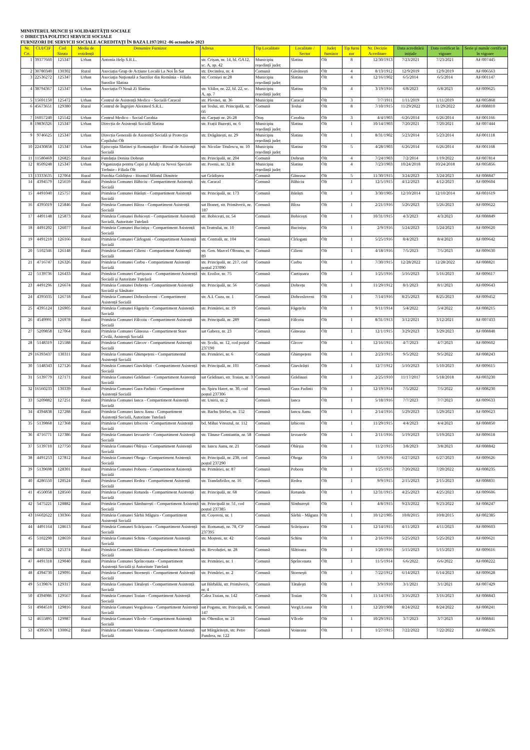MINISTERUL MUNCII ŞI SOLIDARITĂŢII SOCIALE
© DIRECŢIA POLITICI SERVICII SOCIALE
FURNIZORI DE SERVICII SOCIALE ACREDITAŢI ÎN BAZA L197/2012 -06 octombrie 2023
| Nr. Crt. | CUI/CIF | Cod Siruta | Mediu de rezidență | Denumire Furnizor | Adresa | Tip Localitate | Localitate / Sector | Județ furnizor | Tip furni zor | Nr. Decizie Acreditare | Data acreditării inițiale | Data certificat în vigoare | Serie şi număr certificat în vigoare |
| --- | --- | --- | --- | --- | --- | --- | --- | --- | --- | --- | --- | --- | --- |
| 1 | 39377660 | 125347 | Urban | Antonia Help S.R.L. | str. Crișan, nr. 14, bl. GA12, sc. A, ap. 42 | Municipiu reședință județ | Slatina | Olt | 8 | 12/30/1913 | 7/23/2021 | 7/23/2021 | AF/007445 |
| 2 | 30780340 | 130302 | Rural | Asociația Grup de Acțiune Locală La Noi În Sat | str. Decindea, nr. 4 | Comună | Găvănești | Olt | 4 | 8/13/1912 | 12/9/2019 | 12/9/2019 | AF/006563 |
| 3 | 22536272 | 125347 | Urban | Asociaţia Naţională a Surzilor din România - Filiala Surzilor Slatina | str. Cornișei nr.28 | Municipiu reședință județ | Slatina | Olt | 4 | 12/16/1902 | 6/5/2014 | 6/5/2014 | AF/001147 |
| 4 | 38794367 | 125347 | Urban | Asociația O Nouă Zi Slatina | str. Văilor, nr. 22, bl. 22, sc. A, ap. 7 | Municipiu reședință județ | Slatina | Olt | 4 | 3/19/1916 | 6/8/2023 | 6/8/2023 | AF/009625 |
| 5 | 15691150 | 125472 | Urban | Centrul de Asistență Medico - Socială Caracal | str. Plevnei, nr. 36 | Municipiu | Caracal | Olt | 3 | 7/7/1911 | 1/11/2019 | 1/11/2019 | AF/005868 |
| 6 | 45673651 | 129380 | Rural | Centrul de Îngrijire Alexmed S.R.L. | sat Teslui, str. Principală, nr. 66 | Comună | Teslui | Olt | 8 | 7/10/1915 | 11/29/2022 | 11/29/2022 | AF/008810 |
| 7 | 16057240 | 125542 | Urban | Centrul Medico - Social Corabia | str. Carpați nr. 26-28 | Oraș | Corabia | Olt | 3 | 4/4/1903 | 6/26/2014 | 6/26/2014 | AF/001166 |
| 8 | 19836326 | 125347 | Urban | Direcția de Asistență Socială Slatina | str. Frații Buzești, nr. 6 | Municipiu reședință județ | Slatina | Olt | 1 | 10/14/1903 | 7/20/2021 | 7/20/2021 | AF/007444 |
| 9 | 9746625 | 125347 | Urban | Direcția Generală de Asistență Socială și Protecția Copilului Olt | str. Drăgănești, nr. 29 | Municipiu reședință județ | Slatina | Olt | 1 | 8/31/1902 | 5/23/2014 | 5/23/2014 | AF/001118 |
| 10 | 22430858 | 125347 | Urban | Episcopia Slatinei şi Romanaţilor - Biroul de Asistenţă Socială | str. Nicolae Titulescu, nr. 10 | Municipiu reședință județ | Slatina | Olt | 5 | 4/28/1903 | 6/26/2014 | 6/26/2014 | AF/001168 |
| 11 | 11580469 | 126825 | Rural | Fundația Denisa Dobrun | str. Principală, nr. 204 | Comună | Dobrun | Olt | 4 | 7/24/1903 | 7/2/2014 | 1/19/2022 | AF/007814 |
| 12 | 8509248 | 125347 | Urban | Organizaţia pentru Copii şi Adulţi cu Nevoi Speciale Trebuie - Filiala Olt | str. Poenii, nr. 32 B | Municipiu reședință județ | Slatina | Olt | 4 | 7/23/1903 | 10/24/2018 | 10/24/2018 | AF/005856 |
| 13 | 13333635 | 127064 | Rural | Parohia Grădiștea - Hramul Sfântul Dimitrie | sat Grădiștea | Comună | Găneasa | Olt | 5 | 11/30/1915 | 3/24/2023 | 3/24/2023 | AF/008847 |
| 14 | 4394579 | 125659 | Rural | Primăria Comunei Băbiciu - Compartiment Asistență Socială | str. Caracal | Comună | Băbiciu | Olt | 1 | 12/5/1915 | 4/12/2023 | 4/12/2023 | AF/009604 |
| 15 | 4491040 | 125757 | Rural | Primăria Comunei Bărăști - Compartiment Asistență Socială | str. Principală, nr. 173 | Comună | Bărăști | Olt | 1 | 3/30/1905 | 12/10/2014 | 12/10/2014 | AF/001619 |
| 16 | 4395019 | 125846 | Rural | Primăria Comunei Bârza - Compartiment Asistență Socială | sat Braneț, str. Primăverii, nr. 187 | Comună | Bîrza | Olt | 1 | 2/21/1916 | 5/26/2023 | 5/26/2023 | AF/009622 |
| 17 | 4491148 | 125873 | Rural | Primăria Comunei Bobicești - Compartiment Asistență Socială, Autoritate Tutelară | str. Bobicești, nr. 54 | Comună | Bobicești | Olt | 1 | 10/31/1915 | 4/3/2023 | 4/3/2023 | AF/008849 |
| 18 | 4491202 | 126077 | Rural | Primăria Comunei Bucinișu - Compartiment Asistență Socială | str.Teatrului, nr. 10 | Comună | Bucinișu | Olt | 1 | 2/9/1916 | 5/24/2023 | 5/24/2023 | AF/009620 |
| 19 | 4491210 | 126166 | Rural | Primăria Comunei Cârlogani - Compartiment Asistență Socială | str. Centrală, nr. 104 | Comună | Cîrlogani | Olt | 1 | 5/25/1916 | 8/4/2023 | 8/4/2023 | AF/009642 |
| 20 | 5102346 | 126148 | Rural | Primăria Comunei Cilieni - Compartiment Asistență Socială | str. Gen. Marcel Olteanu, nr. 89 | Comună | Cilieni | Olt | 1 | 4/18/1916 | 7/5/2023 | 7/5/2023 | AF/009630 |
| 21 | 4716747 | 126326 | Rural | Primăria Comunei Corbu - Compartiment Asistență Socială | str. Principală, nr. 217, cod poștal 237090 | Comună | Corbu | Olt | 1 | 7/30/1915 | 12/28/2022 | 12/28/2022 | AF/008821 |
| 22 | 5139736 | 126433 | Rural | Primăria Comunei Curtișoara - Compartiment Asistență Socială și Autoritate Tutelară | str. Eroilor, nr. 75 | Comună | Curtișoara | Olt | 1 | 1/25/1916 | 5/16/2023 | 5/16/2023 | AF/009617 |
| 23 | 4491296 | 126674 | Rural | Primăria Comunei Dobrețu - Compartiment Asistență Socială și Sănătate | str. Principală, nr. 56 | Comună | Dobrețu | Olt | 1 | 11/29/1912 | 8/1/2023 | 8/1/2023 | AF/009643 |
| 24 | 4395035 | 126718 | Rural | Primăria Comunei Dobrosloveni - Compartiment Asistență Socială | str. A.I. Cuza, nr. 1 | Comună | Dobrosloveni | Olt | 1 | 7/14/1916 | 8/25/2023 | 8/25/2023 | AF/009452 |
| 25 | 4395124 | 126905 | Rural | Primăria Comunei Făgețelu - Compartiment Asistență Socială | str. Primăriei, nr. 19 | Comună | Făgețelu | Olt | 1 | 9/11/1914 | 5/4/2022 | 5/4/2022 | AF/008215 |
| 26 | 4549991 | 126978 | Rural | Primăria Comunei Fălcoiu - Compartiment Asistență Socială | str. Principală, nr. 289 | Comună | Fălcoiu | Olt | 1 | 8/31/1913 | 3/12/2021 | 3/12/2021 | AF/007433 |
| 27 | 5209858 | 127064 | Rural | Primăria Comunei Găneasa - Compartiment Stare Civilă, Asistență Socială | sat Gabera, nr. 23 | Comună | Găneasa | Olt | 1 | 12/1/1915 | 3/29/2023 | 3/29/2023 | AF/008848 |
| 28 | 5148319 | 125588 | Rural | Primăria Comunei Gârcov - Compartiment Asistență Socială | str. Școlii, nr. 12, cod poștal 237190 | Comună | Gîrcov | Olt | 1 | 12/16/1915 | 4/7/2023 | 4/7/2023 | AF/009602 |
| 29 | 16393437 | 130311 | Rural | Primăria Comunei Ghimpețeni - Compartimentul Asistență Socială | str. Primăriei, nr. 6 | Comună | Ghimpețeni | Olt | 1 | 2/23/1915 | 9/5/2022 | 9/5/2022 | AF/008243 |
| 30 | 5148343 | 127126 | Rural | Primăria Comunei Giuvărăști - Compartiment Asistență Socială | str. Principală, nr. 101 | Comună | Giuvărăști | Olt | 1 | 12/7/1912 | 5/10/2023 | 5/10/2023 | AF/009615 |
| 31 | 5139779 | 127171 | Rural | Primăria Comunei Grădinari - Compartiment Asistență Socială | sat Grădinari, str. Traian, nr. 3 | Comună | Grădinari | Olt | 1 | 2/25/1910 | 11/17/2017 | 5/18/2018 | AF/003230 |
| 32 | 16560233 | 130339 | Rural | Primăria Comunei Gura Padinii - Compartiment Asistență Socială | str. Spiru Haret, nr. 30, cod poștal 237306 | Comună | Gura Padinii | Olt | 1 | 12/19/1914 | 7/5/2022 | 7/5/2022 | AF/008230 |
| 33 | 5209882 | 127251 | Rural | Primăria Comunei Ianca - Compartiment Asistență Socială | str. Unirii, nr. 2 | Comună | Ianca | Olt | 1 | 5/18/1916 | 7/7/2023 | 7/7/2023 | AF/009633 |
| 34 | 4394838 | 127288 | Rural | Primăria Comunei Iancu Jianu - Compartiment Asistență Socială, Autoritate Tutelară | str. Barbu Știrbei, nr. 152 | Comună | Iancu Jianu | Olt | 1 | 2/14/1916 | 5/29/2023 | 5/29/2023 | AF/009623 |
| 35 | 5139868 | 127368 | Rural | Primăria Comunei Izbiceni - Compartiment Asistență Socială | bd. Mihai Viteazul, nr. 112 | Comună | Izbiceni | Olt | 1 | 11/29/1915 | 4/4/2023 | 4/4/2023 | AF/008850 |
| 36 | 4716771 | 127386 | Rural | Primăria Comunei Izvoarele - Compartiment Asistență Socială | str. Tănase Constantin, nr. 58 | Comună | Izvoarele | Olt | 1 | 2/11/1916 | 5/19/2023 | 5/19/2023 | AF/009618 |
| 37 | 5139710 | 127750 | Rural | Primăria Comunei Obîrșia - Compartiment Asistență Socială | str. Iancu Jianu, nr. 21 | Comună | Obîrșia | Olt | 1 | 11/2/1915 | 3/8/2023 | 3/8/2023 | AF/008842 |
| 38 | 4491253 | 127812 | Rural | Primăria Comunei Oboga - Compartiment Asistență Socială | str. Principală, nr. 238, cod poștal 237290 | Comună | Oboga | Olt | 1 | 5/9/1916 | 6/27/2023 | 6/27/2023 | AF/009626 |
| 39 | 5139698 | 128301 | Rural | Primăria Comunei Poboru - Compartiment Asistență Socială | str. Primăriei, nr. 87 | Comună | Poboru | Olt | 1 | 1/25/1915 | 7/20/2022 | 7/20/2022 | AF/008235 |
| 40 | 4286550 | 128524 | Rural | Primăria Comunei Redea - Compartiment Asistență Socială | str. Trandafirilor, nr. 16 | Comună | Redea | Olt | 1 | 9/9/1915 | 2/15/2023 | 2/15/2023 | AF/008831 |
| 41 | 4550058 | 128560 | Rural | Primăria Comunei Rotunda - Compartiment Asistență Socială | str. Principală, nr. 68 | Comună | Rotunda | Olt | 1 | 12/31/1915 | 4/25/2023 | 4/25/2023 | AF/009606 |
| 42 | 5475221 | 128882 | Rural | Primăria Comunei Sâmburești - Compartiment Asistență Socială | str. Principală nr. 51, cod poștal 237385 | Comună | Sîmburești | Olt | 1 | 4/8/1915 | 9/23/2022 | 9/23/2022 | AF/008247 |
| 43 | 16602622 | 130366 | Rural | Primăria Comunei Sârbii Măgura - Compartiment Asistență Socială | str. Coșereni, nr. 1 | Comună | Sârbii - Măgura | Olt | 1 | 10/12/1905 | 10/8/2015 | 10/8/2015 | AF/002385 |
| 44 | 4491164 | 128613 | Rural | Primăria Comunei Scărișoara - Compartiment Asistență Socială | str. Romanați, nr. 78, CP 237395 | Comună | Scărișoara | Olt | 1 | 12/14/1915 | 4/11/2023 | 4/11/2023 | AF/009603 |
| 45 | 5102290 | 128659 | Rural | Primăria Comunei Schitu - Compartiment Asistență Socială | str. Moșteni, nr. 42 | Comună | Schitu | Olt | 1 | 2/16/1916 | 5/25/2023 | 5/25/2023 | AF/009621 |
| 46 | 4491326 | 125374 | Rural | Primăria Comunei Slătioara - Compartiment Asistență Socială | str. Revoluției, nr. 28 | Comună | Slătioara | Olt | 1 | 1/20/1916 | 5/15/2023 | 5/15/2023 | AF/009616 |
| 47 | 4491318 | 129040 | Rural | Primăria Comunei Sprîncenata - Compartiment Asistență Socială și Autoritate Tutelară | str. Primăriei, nr. 1 | Comună | Sprîncenata | Olt | 1 | 11/5/1914 | 6/6/2022 | 6/6/2022 | AF/008222 |
| 48 | 4394730 | 129095 | Rural | Primăria Comunei Stoenești - Compartiment Asistență Socială | str. Primăriei, nr. 2 | Comună | Stoenești | Olt | 1 | 7/22/1912 | 6/14/2023 | 6/14/2023 | AF/009628 |
| 49 | 5139876 | 129317 | Rural | Primăria Comunei Tătulești - Compartiment Asistență Socială | sat Bărbălăi, str. Primăverii, nr. 4 | Comună | Tătulești | Olt | 1 | 3/9/1910 | 3/1/2021 | 3/1/2021 | AF/007429 |
| 50 | 4394986 | 129567 | Rural | Primăria Comunei Traian - Compartiment Asistență Socială | Calea Traian, nr. 142 | Comună | Traian | Olt | 1 | 11/14/1915 | 3/16/2023 | 3/16/2023 | AF/008843 |
| 51 | 4984510 | 129816 | Rural | Primăria Comunei Verguleasa - Compartiment Asistență Socială | sat Poganu, str. Principală, nr. 147 | Comună | VergULeasa | Olt | 1 | 12/20/1908 | 8/24/2022 | 8/24/2022 | AF/008241 |
| 52 | 4655895 | 129987 | Rural | Primăria Comunei Vîlcele - Compartiment Asistență Socială | str. Oltenilor, nr. 21 | Comună | Vîlcele | Olt | 1 | 10/29/1915 | 3/7/2023 | 3/7/2023 | AF/008841 |
| 53 | 4395078 | 130062 | Rural | Primăria Comunei Voineasa - Compartiment Asistență Socială | sat Mărgăritești, str. Petre Pandrea, nr. 122 | Comună | Voineasa | Olt | 1 | 1/27/1915 | 7/22/2022 | 7/22/2022 | AF/008236 |